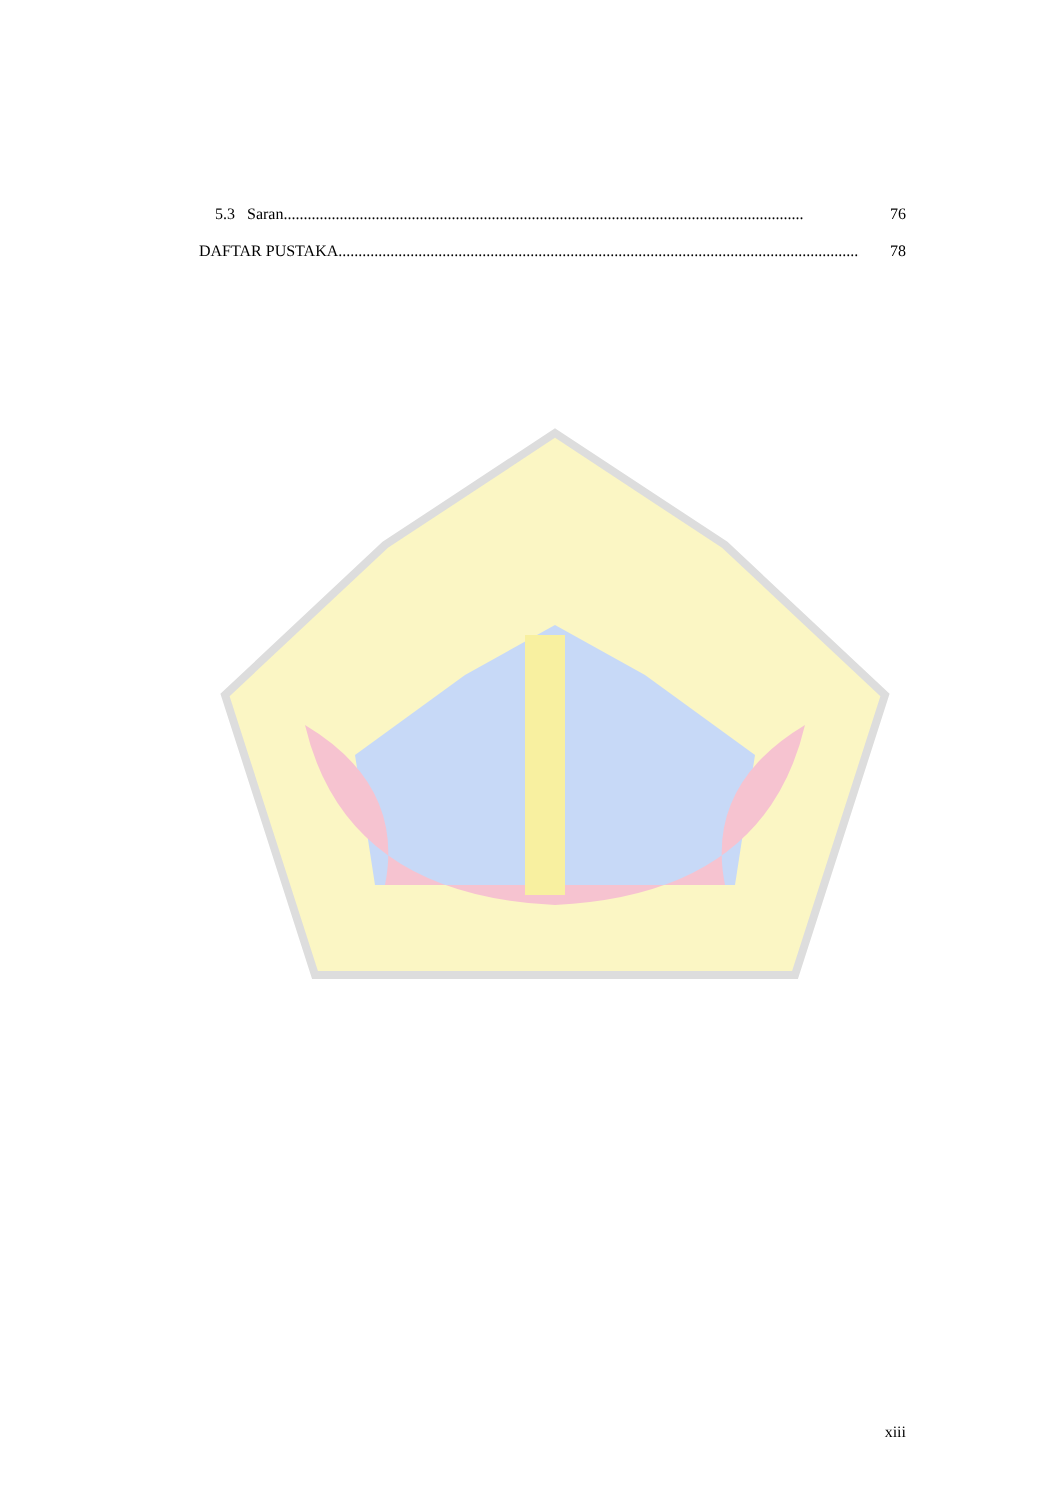5.3 Saran.................................................................................................................................. 76
DAFTAR PUSTAKA .................................................................................................................................. 78
xiii